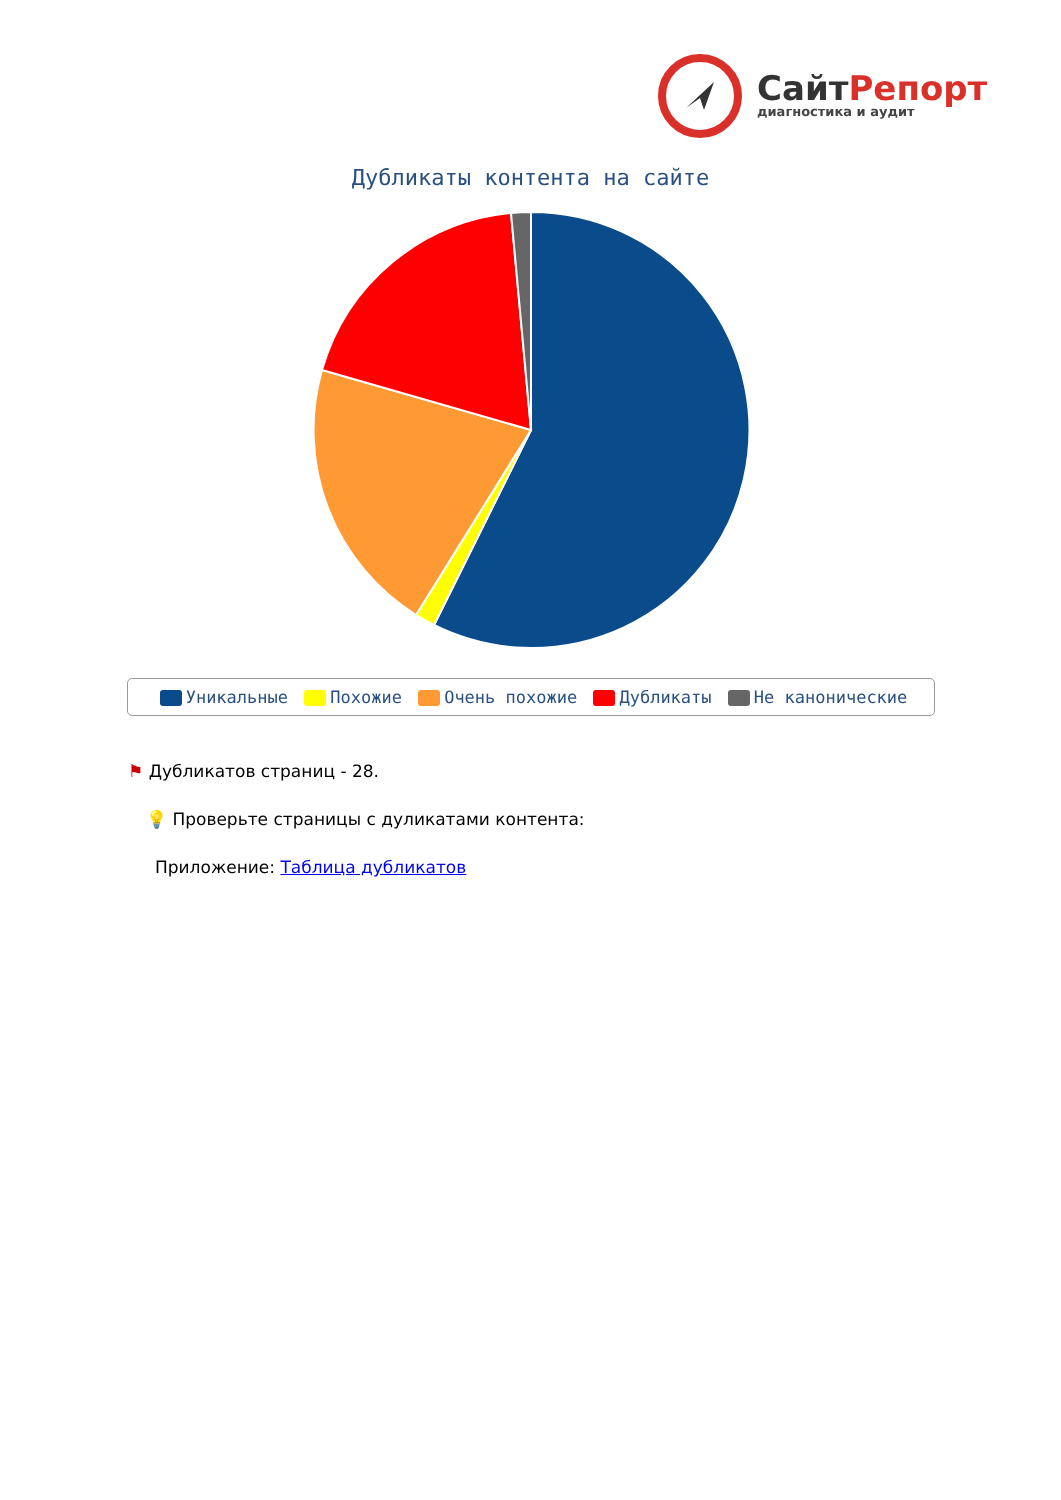СайтРепорт
диагностика и аудит
Дубликаты контента на сайте
Уникальные Похожие Очень похожие Дубликаты Не канонические
⚑ Дубликатов страниц - 28.
💡 Проверьте страницы с дуликатами контента:
Приложение: Таблица дубликатов